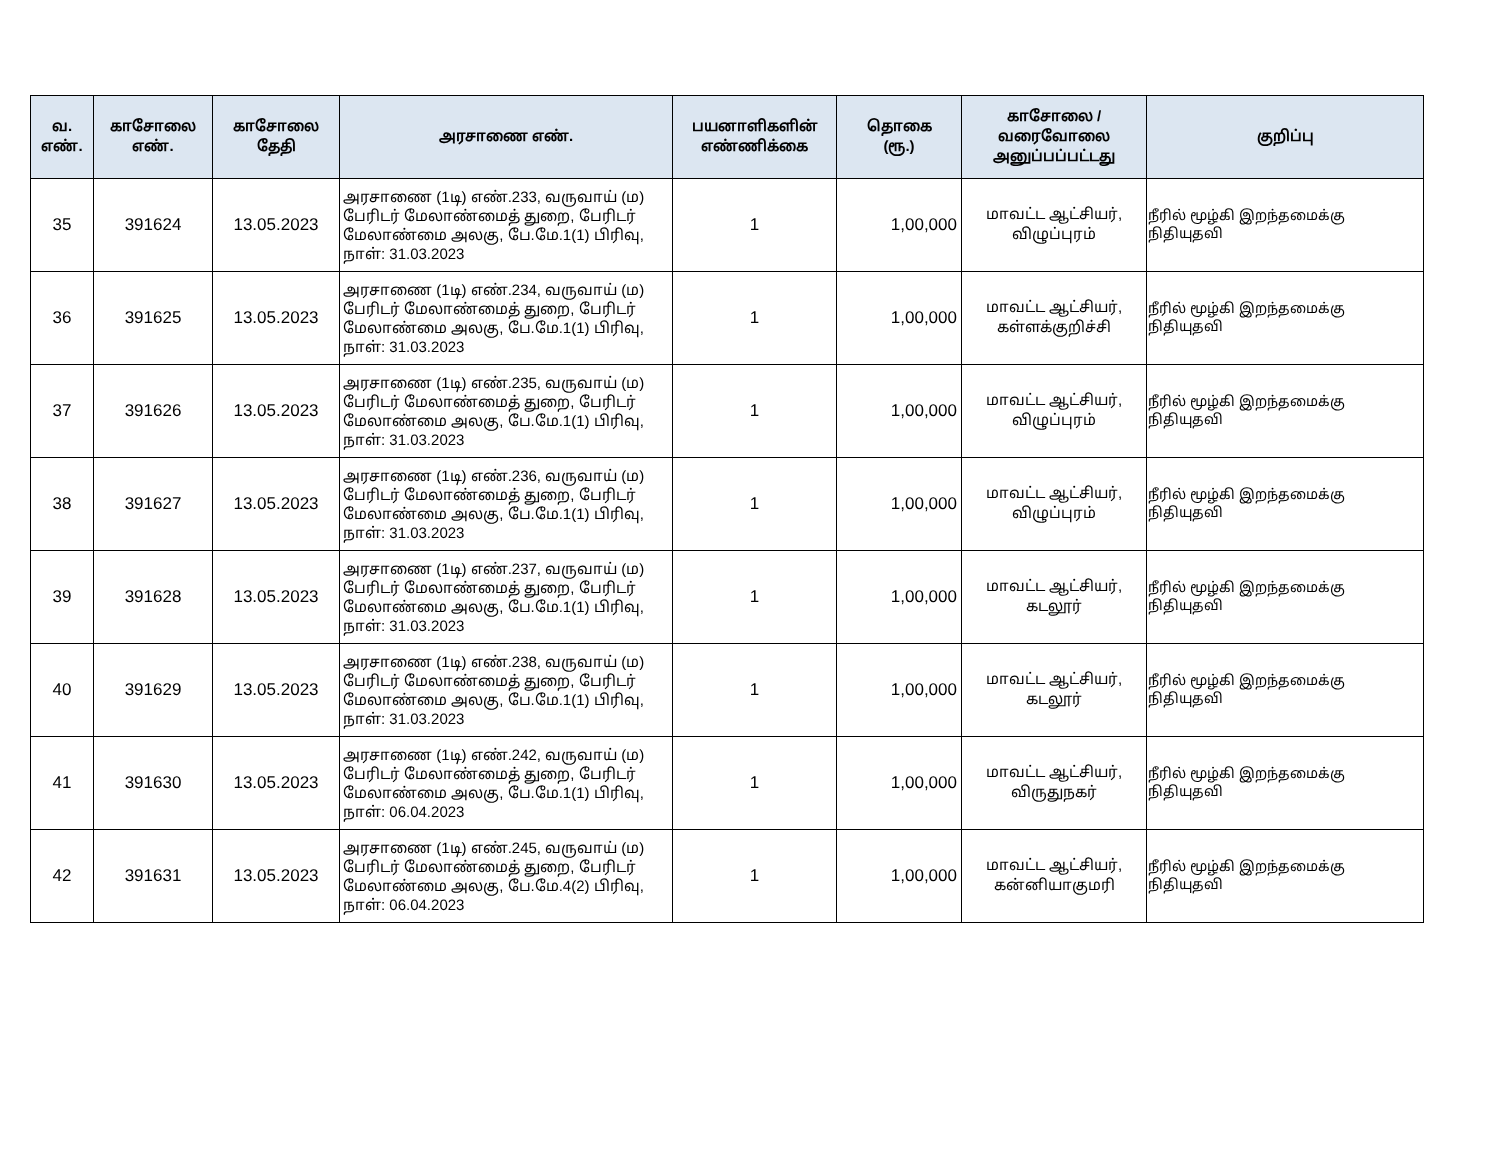| வ. எண். | காசோலை எண். | காசோலை தேதி | அரசாணை எண். | பயனாளிகளின் எண்ணிக்கை | தொகை (ரூ.) | காசோலை / வரைவோலை அனுப்பப்பட்டது | குறிப்பு |
| --- | --- | --- | --- | --- | --- | --- | --- |
| 35 | 391624 | 13.05.2023 | அரசாணை (1டி) எண்.233, வருவாய் (ம) பேரிடர் மேலாண்மைத் துறை, பேரிடர் மேலாண்மை அலகு, பே.மே.1(1) பிரிவு, நாள்: 31.03.2023 | 1 | 1,00,000 | மாவட்ட ஆட்சியர், விழுப்புரம் | நீரில் மூழ்கி இறந்தமைக்கு நிதியுதவி |
| 36 | 391625 | 13.05.2023 | அரசாணை (1டி) எண்.234, வருவாய் (ம) பேரிடர் மேலாண்மைத் துறை, பேரிடர் மேலாண்மை அலகு, பே.மே.1(1) பிரிவு, நாள்: 31.03.2023 | 1 | 1,00,000 | மாவட்ட ஆட்சியர், கள்ளக்குறிச்சி | நீரில் மூழ்கி இறந்தமைக்கு நிதியுதவி |
| 37 | 391626 | 13.05.2023 | அரசாணை (1டி) எண்.235, வருவாய் (ம) பேரிடர் மேலாண்மைத் துறை, பேரிடர் மேலாண்மை அலகு, பே.மே.1(1) பிரிவு, நாள்: 31.03.2023 | 1 | 1,00,000 | மாவட்ட ஆட்சியர், விழுப்புரம் | நீரில் மூழ்கி இறந்தமைக்கு நிதியுதவி |
| 38 | 391627 | 13.05.2023 | அரசாணை (1டி) எண்.236, வருவாய் (ம) பேரிடர் மேலாண்மைத் துறை, பேரிடர் மேலாண்மை அலகு, பே.மே.1(1) பிரிவு, நாள்: 31.03.2023 | 1 | 1,00,000 | மாவட்ட ஆட்சியர், விழுப்புரம் | நீரில் மூழ்கி இறந்தமைக்கு நிதியுதவி |
| 39 | 391628 | 13.05.2023 | அரசாணை (1டி) எண்.237, வருவாய் (ம) பேரிடர் மேலாண்மைத் துறை, பேரிடர் மேலாண்மை அலகு, பே.மே.1(1) பிரிவு, நாள்: 31.03.2023 | 1 | 1,00,000 | மாவட்ட ஆட்சியர், கடலூர் | நீரில் மூழ்கி இறந்தமைக்கு நிதியுதவி |
| 40 | 391629 | 13.05.2023 | அரசாணை (1டி) எண்.238, வருவாய் (ம) பேரிடர் மேலாண்மைத் துறை, பேரிடர் மேலாண்மை அலகு, பே.மே.1(1) பிரிவு, நாள்: 31.03.2023 | 1 | 1,00,000 | மாவட்ட ஆட்சியர், கடலூர் | நீரில் மூழ்கி இறந்தமைக்கு நிதியுதவி |
| 41 | 391630 | 13.05.2023 | அரசாணை (1டி) எண்.242, வருவாய் (ம) பேரிடர் மேலாண்மைத் துறை, பேரிடர் மேலாண்மை அலகு, பே.மே.1(1) பிரிவு, நாள்: 06.04.2023 | 1 | 1,00,000 | மாவட்ட ஆட்சியர், விருதுநகர் | நீரில் மூழ்கி இறந்தமைக்கு நிதியுதவி |
| 42 | 391631 | 13.05.2023 | அரசாணை (1டி) எண்.245, வருவாய் (ம) பேரிடர் மேலாண்மைத் துறை, பேரிடர் மேலாண்மை அலகு, பே.மே.4(2) பிரிவு, நாள்: 06.04.2023 | 1 | 1,00,000 | மாவட்ட ஆட்சியர், கன்னியாகுமரி | நீரில் மூழ்கி இறந்தமைக்கு நிதியுதவி |